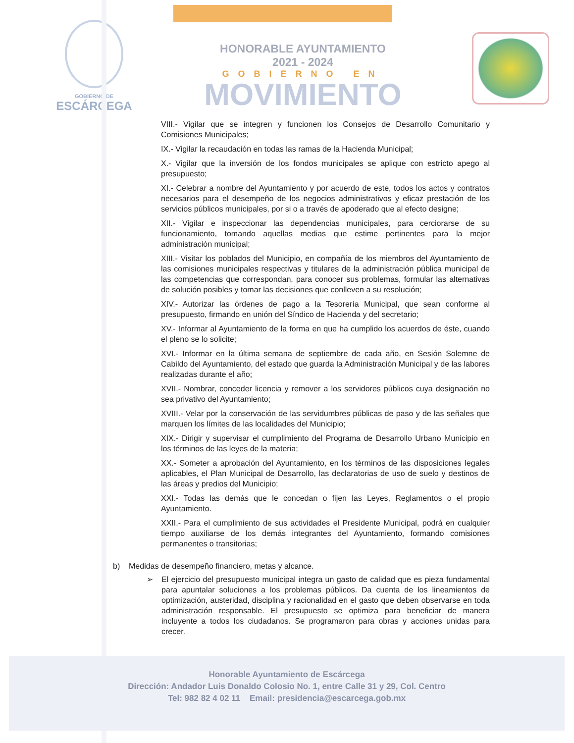GOBIERNO DE
ESCÁRCEGA
HONORABLE AYUNTAMIENTO
2021 - 2024
GOBIERNO EN
MOVIMIENTO
VIII.- Vigilar que se integren y funcionen los Consejos de Desarrollo Comunitario y Comisiones Municipales;
IX.- Vigilar la recaudación en todas las ramas de la Hacienda Municipal;
X.- Vigilar que la inversión de los fondos municipales se aplique con estricto apego al presupuesto;
XI.- Celebrar a nombre del Ayuntamiento y por acuerdo de este, todos los actos y contratos necesarios para el desempeño de los negocios administrativos y eficaz prestación de los servicios públicos municipales, por si o a través de apoderado que al efecto designe;
XII.- Vigilar e inspeccionar las dependencias municipales, para cerciorarse de su funcionamiento, tomando aquellas medias que estime pertinentes para la mejor administración municipal;
XIII.- Visitar los poblados del Municipio, en compañía de los miembros del Ayuntamiento de las comisiones municipales respectivas y titulares de la administración pública municipal de las competencias que correspondan, para conocer sus problemas, formular las alternativas de solución posibles y tomar las decisiones que conlleven a su resolución;
XIV.- Autorizar las órdenes de pago a la Tesorería Municipal, que sean conforme al presupuesto, firmando en unión del Síndico de Hacienda y del secretario;
XV.- Informar al Ayuntamiento de la forma en que ha cumplido los acuerdos de éste, cuando el pleno se lo solicite;
XVI.- Informar en la última semana de septiembre de cada año, en Sesión Solemne de Cabildo del Ayuntamiento, del estado que guarda la Administración Municipal y de las labores realizadas durante el año;
XVII.- Nombrar, conceder licencia y remover a los servidores públicos cuya designación no sea privativo del Ayuntamiento;
XVIII.- Velar por la conservación de las servidumbres públicas de paso y de las señales que marquen los límites de las localidades del Municipio;
XIX.- Dirigir y supervisar el cumplimiento del Programa de Desarrollo Urbano Municipio en los términos de las leyes de la materia;
XX.- Someter a aprobación del Ayuntamiento, en los términos de las disposiciones legales aplicables, el Plan Municipal de Desarrollo, las declaratorias de uso de suelo y destinos de las áreas y predios del Municipio;
XXI.- Todas las demás que le concedan o fijen las Leyes, Reglamentos o el propio Ayuntamiento.
XXII.- Para el cumplimiento de sus actividades el Presidente Municipal, podrá en cualquier tiempo auxiliarse de los demás integrantes del Ayuntamiento, formando comisiones permanentes o transitorias;
b) Medidas de desempeño financiero, metas y alcance.
➢ El ejercicio del presupuesto municipal integra un gasto de calidad que es pieza fundamental para apuntalar soluciones a los problemas públicos. Da cuenta de los lineamientos de optimización, austeridad, disciplina y racionalidad en el gasto que deben observarse en toda administración responsable. El presupuesto se optimiza para beneficiar de manera incluyente a todos los ciudadanos. Se programaron para obras y acciones unidas para crecer.
Honorable Ayuntamiento de Escárcega
Dirección: Andador Luis Donaldo Colosio No. 1, entre Calle 31 y 29, Col. Centro
Tel: 982 82 4 02 11 Email: presidencia@escarcega.gob.mx